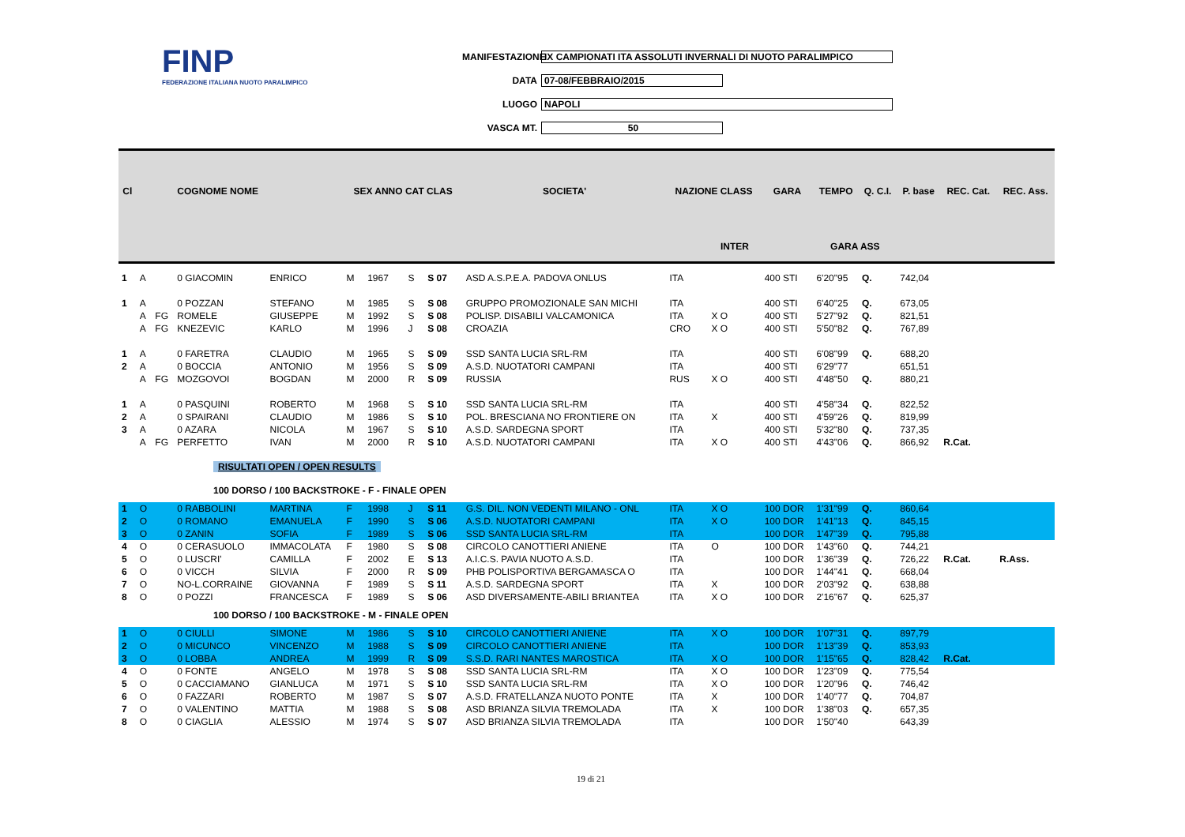FINP
FEDERAZIONE ITALIANA NUOTO PARALIMPICO
MANIFESTAZIONE IX CAMPIONATI ITA ASSOLUTI INVERNALI DI NUOTO PARALIMPICO
DATA 07-08/FEBBRAIO/2015
LUOGO NAPOLI
VASCA MT. 50
| Cl | | | COGNOME NOME | | SEX ANNO CAT CLAS | | | | SOCIETA' | NAZIONE CLASS | | GARA | TEMPO | Q. C.I. | P. base | REC. Cat. | REC. Ass. |
| --- | --- | --- | --- | --- | --- | --- | --- | --- | --- | --- | --- | --- | --- | --- | --- | --- | --- |
| | | | | | | | | | | | INTER | | GARA ASS | | | | |
| 1 | A | | 0 GIACOMIN | ENRICO | M | 1967 | S | S 07 | ASD A.S.P.E.A. PADOVA ONLUS | ITA | | 400 STI | 6'20"95 | Q. | 742,04 | | |
| 1 | A | | 0 POZZAN | STEFANO | M | 1985 | S | S 08 | GRUPPO PROMOZIONALE SAN MICHI | ITA | | 400 STI | 6'40"25 | Q. | 673,05 | | |
| | A | FG | ROMELE | GIUSEPPE | M | 1992 | S | S 08 | POLISP. DISABILI VALCAMONICA | ITA | X O | 400 STI | 5'27"92 | Q. | 821,51 | | |
| | A | FG | KNEZEVIC | KARLO | M | 1996 | J | S 08 | CROAZIA | CRO | X O | 400 STI | 5'50"82 | Q. | 767,89 | | |
| 1 | A | | 0 FARETRA | CLAUDIO | M | 1965 | S | S 09 | SSD SANTA LUCIA SRL-RM | ITA | | 400 STI | 6'08"99 | Q. | 688,20 | | |
| 2 | A | | 0 BOCCIA | ANTONIO | M | 1956 | S | S 09 | A.S.D. NUOTATORI CAMPANI | ITA | | 400 STI | 6'29"77 | | 651,51 | | |
| | A | FG | MOZGOVOI | BOGDAN | M | 2000 | R | S 09 | RUSSIA | RUS | X O | 400 STI | 4'48"50 | Q. | 880,21 | | |
| 1 | A | | 0 PASQUINI | ROBERTO | M | 1968 | S | S 10 | SSD SANTA LUCIA SRL-RM | ITA | | 400 STI | 4'58"34 | Q. | 822,52 | | |
| 2 | A | | 0 SPAIRANI | CLAUDIO | M | 1986 | S | S 10 | POL. BRESCIANA NO FRONTIERE ON | ITA | X | 400 STI | 4'59"26 | Q. | 819,99 | | |
| 3 | A | | 0 AZARA | NICOLA | M | 1967 | S | S 10 | A.S.D. SARDEGNA SPORT | ITA | | 400 STI | 5'32"80 | Q. | 737,35 | | |
| | A | FG | PERFETTO | IVAN | M | 2000 | R | S 10 | A.S.D. NUOTATORI CAMPANI | ITA | X O | 400 STI | 4'43"06 | Q. | 866,92 | R.Cat. | |
| RISULTATI OPEN / OPEN RESULTS | | | | | | | | | | | | | | | | | |
| 100 DORSO / 100 BACKSTROKE - F - FINALE OPEN | | | | | | | | | | | | | | | | | |
| 1 | O | | 0 RABBOLINI | MARTINA | F | 1998 | J | S 11 | G.S. DIL. NON VEDENTI MILANO - ONL | ITA | X O | 100 DOR | 1'31"99 | Q. | 860,64 | | |
| 2 | O | | 0 ROMANO | EMANUELA | F | 1990 | S | S 06 | A.S.D. NUOTATORI CAMPANI | ITA | X O | 100 DOR | 1'41"13 | Q. | 845,15 | | |
| 3 | O | | 0 ZANIN | SOFIA | F | 1989 | S | S 06 | SSD SANTA LUCIA SRL-RM | ITA | | 100 DOR | 1'47"39 | Q. | 795,88 | | |
| 4 | O | | 0 CERASUOLO | IMMACOLATA | F | 1980 | S | S 08 | CIRCOLO CANOTTIERI ANIENE | ITA | O | 100 DOR | 1'43"60 | Q. | 744,21 | | |
| 5 | O | | 0 LUSCRI' | CAMILLA | F | 2002 | E | S 13 | A.I.C.S. PAVIA NUOTO A.S.D. | ITA | | 100 DOR | 1'36"39 | Q. | 726,22 | R.Cat. | R.Ass. |
| 6 | O | | 0 VICCH | SILVIA | F | 2000 | R | S 09 | PHB POLISPORTIVA BERGAMASCA O | ITA | | 100 DOR | 1'44"41 | Q. | 668,04 | | |
| 7 | O | | NO-L.CORRAINE | GIOVANNA | F | 1989 | S | S 11 | A.S.D. SARDEGNA SPORT | ITA | X | 100 DOR | 2'03"92 | Q. | 638,88 | | |
| 8 | O | | 0 POZZI | FRANCESCA | F | 1989 | S | S 06 | ASD DIVERSAMENTE-ABILI BRIANTEA | ITA | X O | 100 DOR | 2'16"67 | Q. | 625,37 | | |
| 100 DORSO / 100 BACKSTROKE - M - FINALE OPEN | | | | | | | | | | | | | | | | | |
| 1 | O | | 0 CIULLI | SIMONE | M | 1986 | S | S 10 | CIRCOLO CANOTTIERI ANIENE | ITA | X O | 100 DOR | 1'07"31 | Q. | 897,79 | | |
| 2 | O | | 0 MICUNCO | VINCENZO | M | 1988 | S | S 09 | CIRCOLO CANOTTIERI ANIENE | ITA | | 100 DOR | 1'13"39 | Q. | 853,93 | | |
| 3 | O | | 0 LOBBA | ANDREA | M | 1999 | R | S 09 | S.S.D. RARI NANTES MAROSTICA | ITA | X O | 100 DOR | 1'15"65 | Q. | 828,42 | R.Cat. | |
| 4 | O | | 0 FONTE | ANGELO | M | 1978 | S | S 08 | SSD SANTA LUCIA SRL-RM | ITA | X O | 100 DOR | 1'23"09 | Q. | 775,54 | | |
| 5 | O | | 0 CACCIAMANO | GIANLUCA | M | 1971 | S | S 10 | SSD SANTA LUCIA SRL-RM | ITA | X O | 100 DOR | 1'20"96 | Q. | 746,42 | | |
| 6 | O | | 0 FAZZARI | ROBERTO | M | 1987 | S | S 07 | A.S.D. FRATELLANZA NUOTO PONTE | ITA | X | 100 DOR | 1'40"77 | Q. | 704,87 | | |
| 7 | O | | 0 VALENTINO | MATTIA | M | 1988 | S | S 08 | ASD BRIANZA SILVIA TREMOLADA | ITA | X | 100 DOR | 1'38"03 | Q. | 657,35 | | |
| 8 | O | | 0 CIAGLIA | ALESSIO | M | 1974 | S | S 07 | ASD BRIANZA SILVIA TREMOLADA | ITA | | 100 DOR | 1'50"40 | | 643,39 | | |
19 di 21